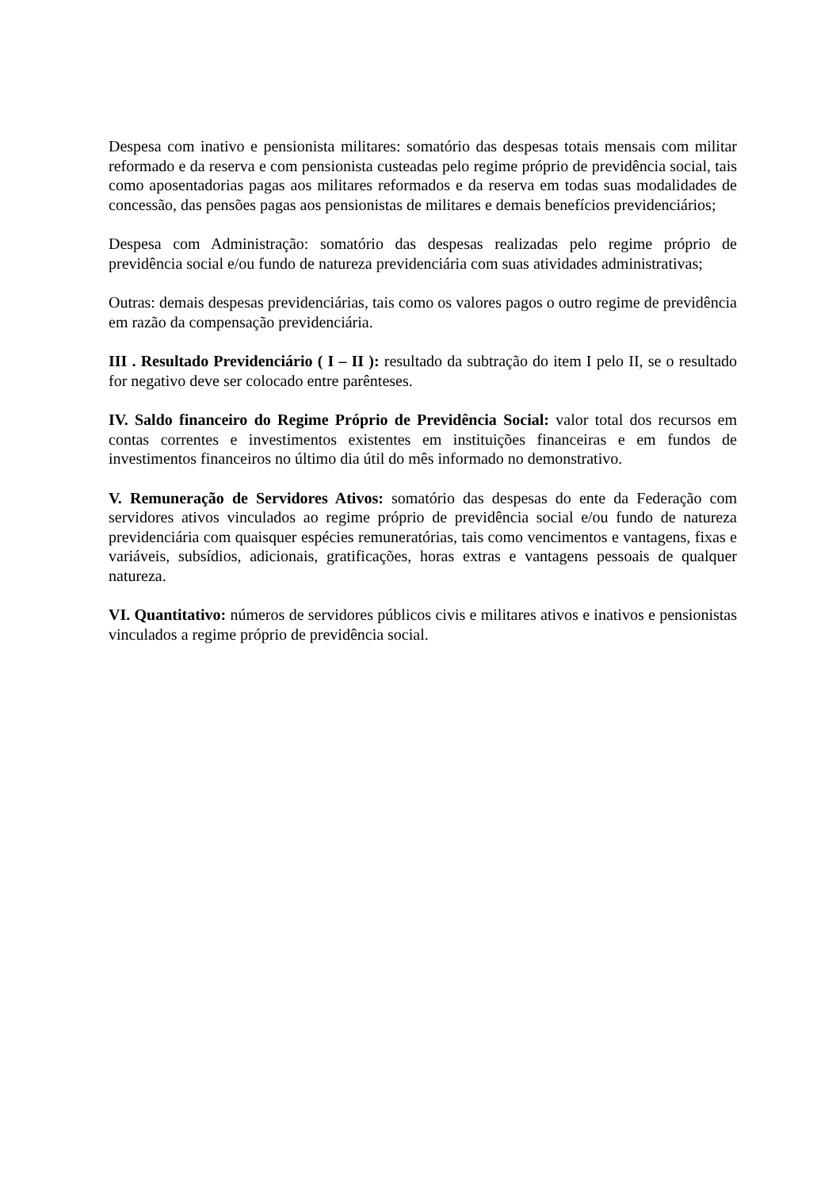Despesa com inativo e pensionista militares: somatório das despesas totais mensais com militar reformado e da reserva e com pensionista custeadas pelo regime próprio de previdência social, tais como aposentadorias pagas aos militares reformados e da reserva em todas suas modalidades de concessão, das pensões pagas aos pensionistas de militares e demais benefícios previdenciários;
Despesa com Administração: somatório das despesas realizadas pelo regime próprio de previdência social e/ou fundo de natureza previdenciária com suas atividades administrativas;
Outras: demais despesas previdenciárias, tais como os valores pagos o outro regime de previdência em razão da compensação previdenciária.
III . Resultado Previdenciário ( I – II ): resultado da subtração do item I pelo II, se o resultado for negativo deve ser colocado entre parênteses.
IV. Saldo financeiro do Regime Próprio de Previdência Social: valor total dos recursos em contas correntes e investimentos existentes em instituições financeiras e em fundos de investimentos financeiros no último dia útil do mês informado no demonstrativo.
V. Remuneração de Servidores Ativos: somatório das despesas do ente da Federação com servidores ativos vinculados ao regime próprio de previdência social e/ou fundo de natureza previdenciária com quaisquer espécies remuneratórias, tais como vencimentos e vantagens, fixas e variáveis, subsídios, adicionais, gratificações, horas extras e vantagens pessoais de qualquer natureza.
VI. Quantitativo: números de servidores públicos civis e militares ativos e inativos e pensionistas vinculados a regime próprio de previdência social.